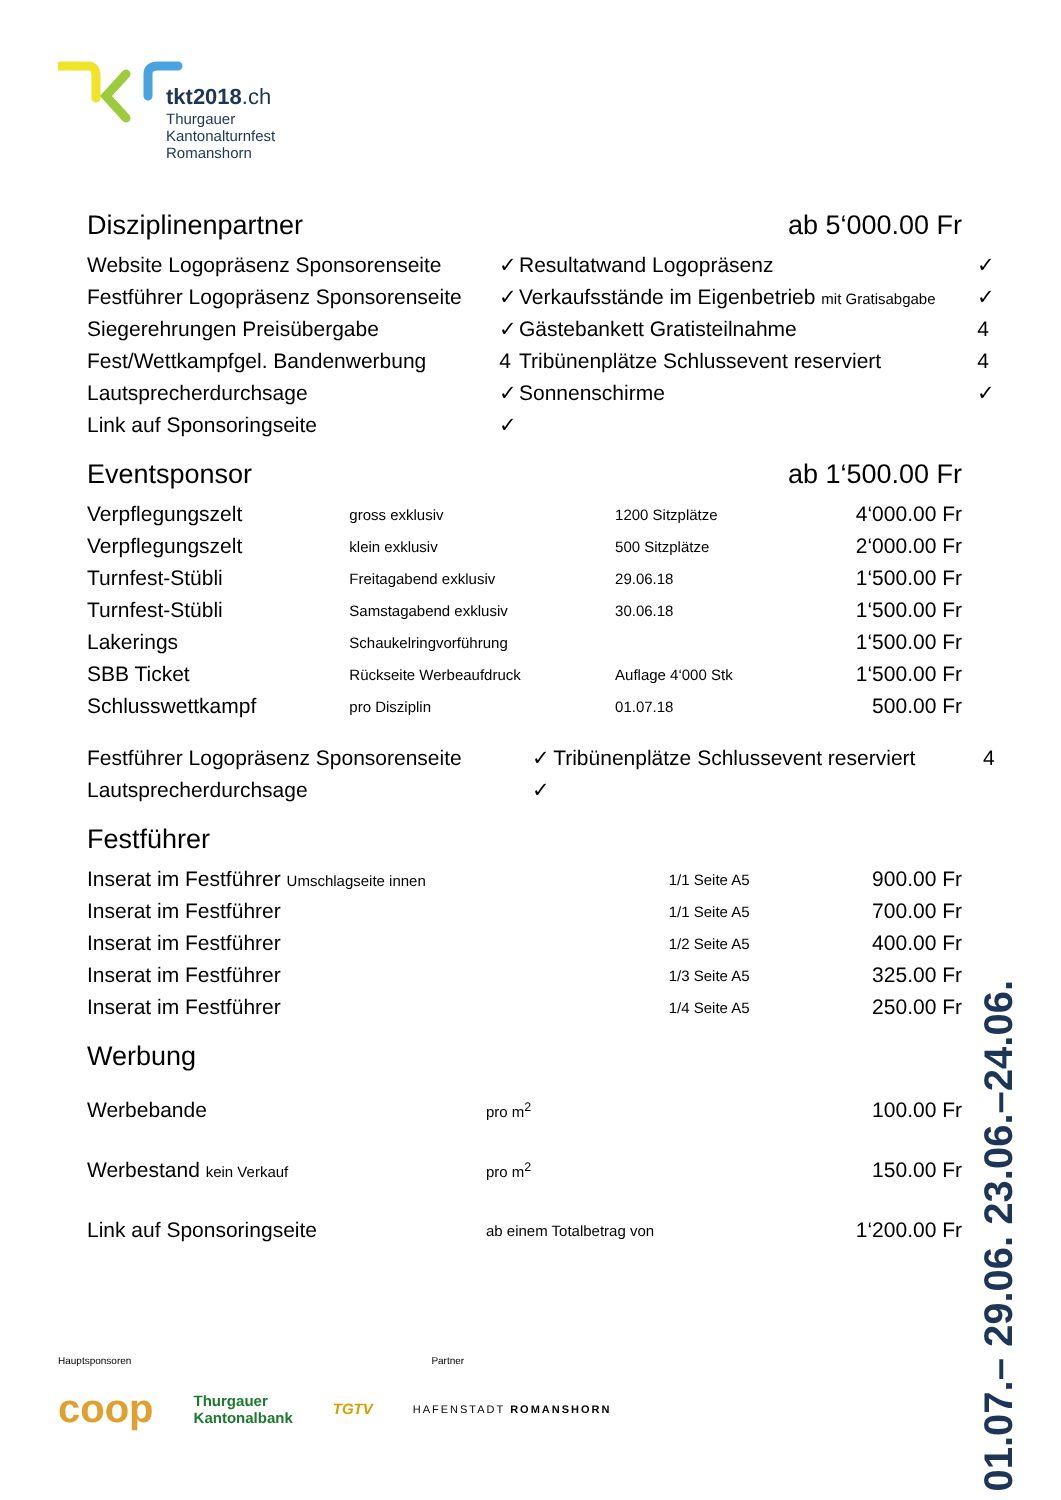tkt2018.ch
Thurgauer
Kantonalturnfest
Romanshorn
Disziplinenpartner ab 5‘000.00 Fr
| Website Logopräsenz Sponsorenseite | ✓ | Resultatwand Logopräsenz | ✓ |
| Festführer Logopräsenz Sponsorenseite | ✓ | Verkaufsstände im Eigenbetrieb mit Gratisabgabe | ✓ |
| Siegerehrungen Preisübergabe | ✓ | Gästebankett Gratisteilnahme | 4 |
| Fest/Wettkampfgel. Bandenwerbung | 4 | Tribünenplätze Schlussevent reserviert | 4 |
| Lautsprecherdurchsage | ✓ | Sonnenschirme | ✓ |
| Link auf Sponsoringseite | ✓ | | |
Eventsponsor ab 1‘500.00 Fr
| Verpflegungszelt | gross exklusiv | 1200 Sitzplätze | 4‘000.00 Fr |
| Verpflegungszelt | klein exklusiv | 500 Sitzplätze | 2‘000.00 Fr |
| Turnfest-Stübli | Freitagabend exklusiv | 29.06.18 | 1‘500.00 Fr |
| Turnfest-Stübli | Samstagabend exklusiv | 30.06.18 | 1‘500.00 Fr |
| Lakerings | Schaukelringvorführung | | 1‘500.00 Fr |
| SBB Ticket | Rückseite Werbeaufdruck | Auflage 4‘000 Stk | 1‘500.00 Fr |
| Schlusswettkampf | pro Disziplin | 01.07.18 | 500.00 Fr |
| Festführer Logopräsenz Sponsorenseite | ✓ | Tribünenplätze Schlussevent reserviert | 4 |
| Lautsprecherdurchsage | ✓ | | |
Festführer
| Inserat im Festführer Umschlagseite innen | 1/1 Seite A5 | 900.00 Fr |
| Inserat im Festführer | 1/1 Seite A5 | 700.00 Fr |
| Inserat im Festführer | 1/2 Seite A5 | 400.00 Fr |
| Inserat im Festführer | 1/3 Seite A5 | 325.00 Fr |
| Inserat im Festführer | 1/4 Seite A5 | 250.00 Fr |
Werbung
| Werbebande | pro m<sup>2</sup> | 100.00 Fr |
| Werbestand kein Verkauf | pro m<sup>2</sup> | 150.00 Fr |
| Link auf Sponsoringseite | ab einem Totalbetrag von | 1‘200.00 Fr |
01.07.– 29.06. 23.06.–24.06.
Hauptsponsoren Partner
coop Thurgauer
Kantonalbank TGTV HAFENSTADT ROMANSHORN